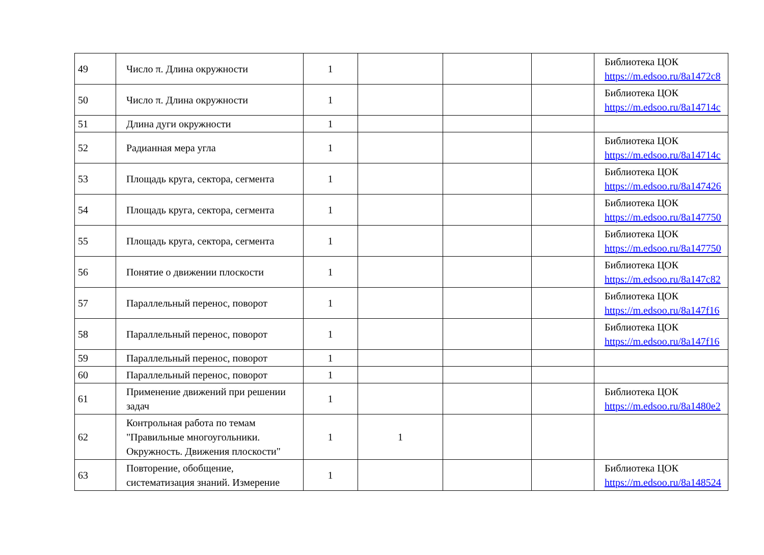| 49 | Число π. Длина окружности | 1 | | | | Библиотека ЦОК https://m.edsoo.ru/8a1472c8 |
| 50 | Число π. Длина окружности | 1 | | | | Библиотека ЦОК https://m.edsoo.ru/8a14714c |
| 51 | Длина дуги окружности | 1 | | | | |
| 52 | Радианная мера угла | 1 | | | | Библиотека ЦОК https://m.edsoo.ru/8a14714c |
| 53 | Площадь круга, сектора, сегмента | 1 | | | | Библиотека ЦОК https://m.edsoo.ru/8a147426 |
| 54 | Площадь круга, сектора, сегмента | 1 | | | | Библиотека ЦОК https://m.edsoo.ru/8a147750 |
| 55 | Площадь круга, сектора, сегмента | 1 | | | | Библиотека ЦОК https://m.edsoo.ru/8a147750 |
| 56 | Понятие о движении плоскости | 1 | | | | Библиотека ЦОК https://m.edsoo.ru/8a147c82 |
| 57 | Параллельный перенос, поворот | 1 | | | | Библиотека ЦОК https://m.edsoo.ru/8a147f16 |
| 58 | Параллельный перенос, поворот | 1 | | | | Библиотека ЦОК https://m.edsoo.ru/8a147f16 |
| 59 | Параллельный перенос, поворот | 1 | | | | |
| 60 | Параллельный перенос, поворот | 1 | | | | |
| 61 | Применение движений при решении задач | 1 | | | | Библиотека ЦОК https://m.edsoo.ru/8a1480e2 |
| 62 | Контрольная работа по темам "Правильные многоугольники. Окружность. Движения плоскости" | 1 | 1 | | | |
| 63 | Повторение, обобщение, систематизация знаний. Измерение | 1 | | | | Библиотека ЦОК https://m.edsoo.ru/8a148524 |